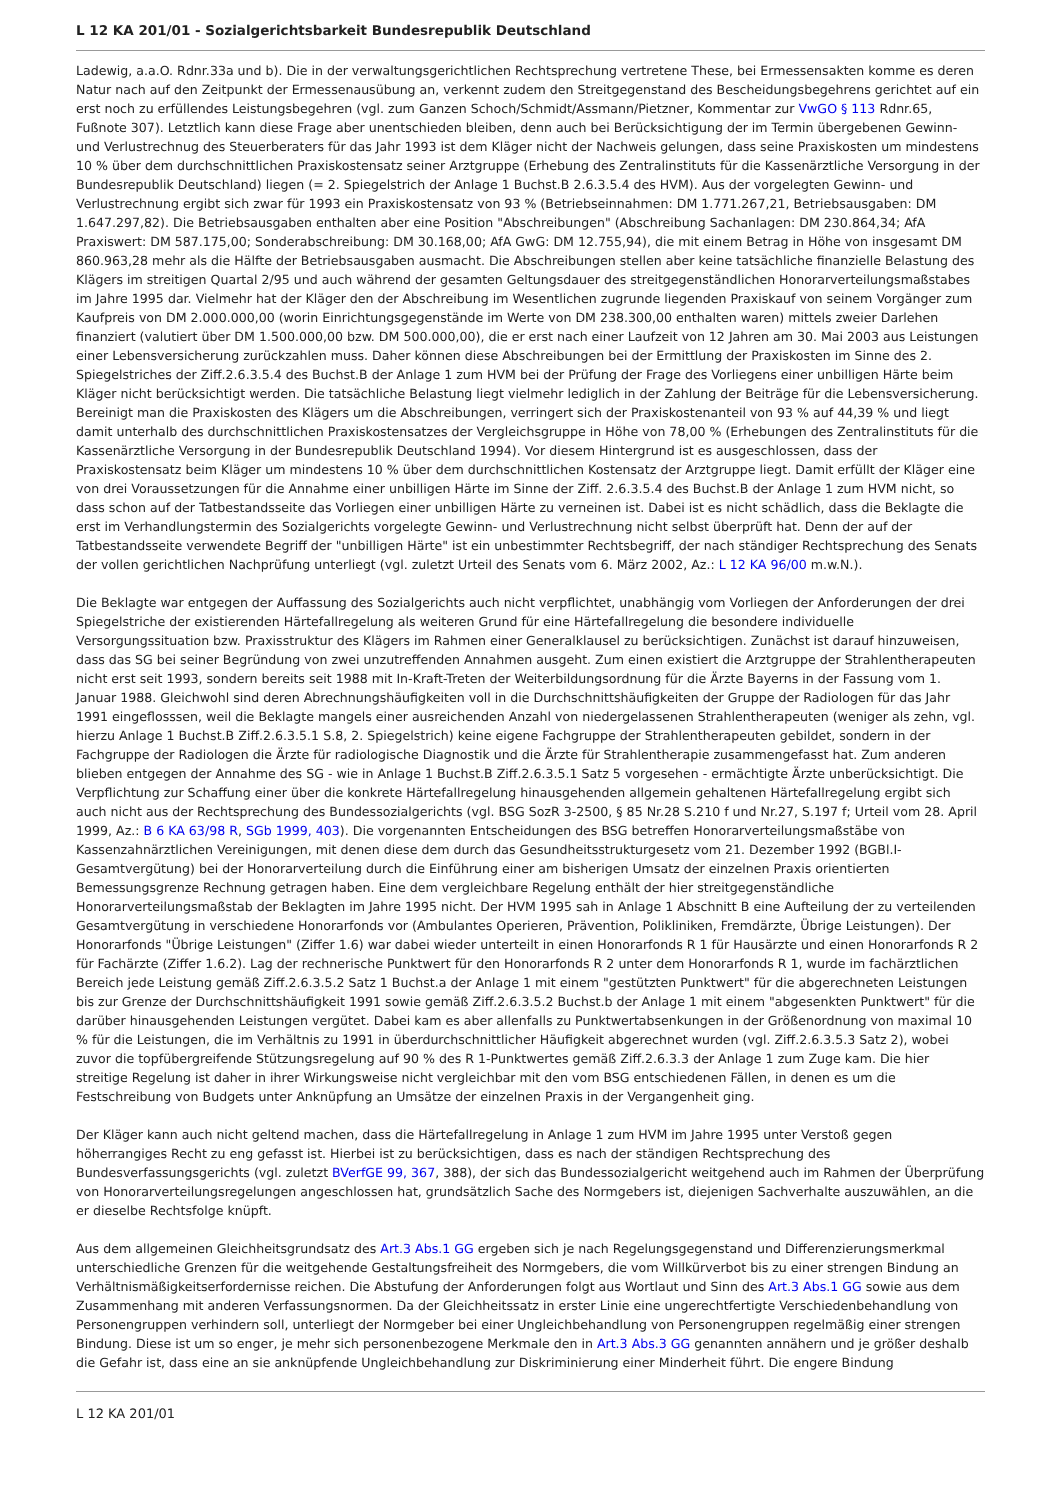L 12 KA 201/01 - Sozialgerichtsbarkeit Bundesrepublik Deutschland
Ladewig, a.a.O. Rdnr.33a und b). Die in der verwaltungsgerichtlichen Rechtsprechung vertretene These, bei Ermessensakten komme es deren Natur nach auf den Zeitpunkt der Ermessenausübung an, verkennt zudem den Streitgegenstand des Bescheidungsbegehrens gerichtet auf ein erst noch zu erfüllendes Leistungsbegehren (vgl. zum Ganzen Schoch/Schmidt/Assmann/Pietzner, Kommentar zur VwGO § 113 Rdnr.65, Fußnote 307). Letztlich kann diese Frage aber unentschieden bleiben, denn auch bei Berücksichtigung der im Termin übergebenen Gewinn- und Verlustrechnug des Steuerberaters für das Jahr 1993 ist dem Kläger nicht der Nachweis gelungen, dass seine Praxiskosten um mindestens 10 % über dem durchschnittlichen Praxiskostensatz seiner Arztgruppe (Erhebung des Zentralinstituts für die Kassenärztliche Versorgung in der Bundesrepublik Deutschland) liegen (= 2. Spiegelstrich der Anlage 1 Buchst.B 2.6.3.5.4 des HVM). Aus der vorgelegten Gewinn- und Verlustrechnung ergibt sich zwar für 1993 ein Praxiskostensatz von 93 % (Betriebseinnahmen: DM 1.771.267,21, Betriebsausgaben: DM 1.647.297,82). Die Betriebsausgaben enthalten aber eine Position "Abschreibungen" (Abschreibung Sachanlagen: DM 230.864,34; AfA Praxiswert: DM 587.175,00; Sonderabschreibung: DM 30.168,00; AfA GwG: DM 12.755,94), die mit einem Betrag in Höhe von insgesamt DM 860.963,28 mehr als die Hälfte der Betriebsausgaben ausmacht. Die Abschreibungen stellen aber keine tatsächliche finanzielle Belastung des Klägers im streitigen Quartal 2/95 und auch während der gesamten Geltungsdauer des streitgegenständlichen Honorarverteilungsmaßstabes im Jahre 1995 dar. Vielmehr hat der Kläger den der Abschreibung im Wesentlichen zugrunde liegenden Praxiskauf von seinem Vorgänger zum Kaufpreis von DM 2.000.000,00 (worin Einrichtungsgegenstände im Werte von DM 238.300,00 enthalten waren) mittels zweier Darlehen finanziert (valutiert über DM 1.500.000,00 bzw. DM 500.000,00), die er erst nach einer Laufzeit von 12 Jahren am 30. Mai 2003 aus Leistungen einer Lebensversicherung zurückzahlen muss. Daher können diese Abschreibungen bei der Ermittlung der Praxiskosten im Sinne des 2. Spiegelstriches der Ziff.2.6.3.5.4 des Buchst.B der Anlage 1 zum HVM bei der Prüfung der Frage des Vorliegens einer unbilligen Härte beim Kläger nicht berücksichtigt werden. Die tatsächliche Belastung liegt vielmehr lediglich in der Zahlung der Beiträge für die Lebensversicherung. Bereinigt man die Praxiskosten des Klägers um die Abschreibungen, verringert sich der Praxiskostenanteil von 93 % auf 44,39 % und liegt damit unterhalb des durchschnittlichen Praxiskostensatzes der Vergleichsgruppe in Höhe von 78,00 % (Erhebungen des Zentralinstituts für die Kassenärztliche Versorgung in der Bundesrepublik Deutschland 1994). Vor diesem Hintergrund ist es ausgeschlossen, dass der Praxiskostensatz beim Kläger um mindestens 10 % über dem durchschnittlichen Kostensatz der Arztgruppe liegt. Damit erfüllt der Kläger eine von drei Voraussetzungen für die Annahme einer unbilligen Härte im Sinne der Ziff. 2.6.3.5.4 des Buchst.B der Anlage 1 zum HVM nicht, so dass schon auf der Tatbestandsseite das Vorliegen einer unbilligen Härte zu verneinen ist. Dabei ist es nicht schädlich, dass die Beklagte die erst im Verhandlungstermin des Sozialgerichts vorgelegte Gewinn- und Verlustrechnung nicht selbst überprüft hat. Denn der auf der Tatbestandsseite verwendete Begriff der "unbilligen Härte" ist ein unbestimmter Rechtsbegriff, der nach ständiger Rechtsprechung des Senats der vollen gerichtlichen Nachprüfung unterliegt (vgl. zuletzt Urteil des Senats vom 6. März 2002, Az.: L 12 KA 96/00 m.w.N.).
Die Beklagte war entgegen der Auffassung des Sozialgerichts auch nicht verpflichtet, unabhängig vom Vorliegen der Anforderungen der drei Spiegelstriche der existierenden Härtefallregelung als weiteren Grund für eine Härtefallregelung die besondere individuelle Versorgungssituation bzw. Praxisstruktur des Klägers im Rahmen einer Generalklausel zu berücksichtigen. Zunächst ist darauf hinzuweisen, dass das SG bei seiner Begründung von zwei unzutreffenden Annahmen ausgeht. Zum einen existiert die Arztgruppe der Strahlentherapeuten nicht erst seit 1993, sondern bereits seit 1988 mit In-Kraft-Treten der Weiterbildungsordnung für die Ärzte Bayerns in der Fassung vom 1. Januar 1988. Gleichwohl sind deren Abrechnungshäufigkeiten voll in die Durchschnittshäufigkeiten der Gruppe der Radiologen für das Jahr 1991 eingeflosssen, weil die Beklagte mangels einer ausreichenden Anzahl von niedergelassenen Strahlentherapeuten (weniger als zehn, vgl. hierzu Anlage 1 Buchst.B Ziff.2.6.3.5.1 S.8, 2. Spiegelstrich) keine eigene Fachgruppe der Strahlentherapeuten gebildet, sondern in der Fachgruppe der Radiologen die Ärzte für radiologische Diagnostik und die Ärzte für Strahlentherapie zusammengefasst hat. Zum anderen blieben entgegen der Annahme des SG - wie in Anlage 1 Buchst.B Ziff.2.6.3.5.1 Satz 5 vorgesehen - ermächtigte Ärzte unberücksichtigt. Die Verpflichtung zur Schaffung einer über die konkrete Härtefallregelung hinausgehenden allgemein gehaltenen Härtefallregelung ergibt sich auch nicht aus der Rechtsprechung des Bundessozialgerichts (vgl. BSG SozR 3-2500, § 85 Nr.28 S.210 f und Nr.27, S.197 f; Urteil vom 28. April 1999, Az.: B 6 KA 63/98 R, SGb 1999, 403). Die vorgenannten Entscheidungen des BSG betreffen Honorarverteilungsmaßstäbe von Kassenzahnärztlichen Vereinigungen, mit denen diese dem durch das Gesundheitsstrukturgesetz vom 21. Dezember 1992 (BGBl.I- Gesamtvergütung) bei der Honorarverteilung durch die Einführung einer am bisherigen Umsatz der einzelnen Praxis orientierten Bemessungsgrenze Rechnung getragen haben. Eine dem vergleichbare Regelung enthält der hier streitgegenständliche Honorarverteilungsmaßstab der Beklagten im Jahre 1995 nicht. Der HVM 1995 sah in Anlage 1 Abschnitt B eine Aufteilung der zu verteilenden Gesamtvergütung in verschiedene Honorarfonds vor (Ambulantes Operieren, Prävention, Polikliniken, Fremdärzte, Übrige Leistungen). Der Honorarfonds "Übrige Leistungen" (Ziffer 1.6) war dabei wieder unterteilt in einen Honorarfonds R 1 für Hausärzte und einen Honorarfonds R 2 für Fachärzte (Ziffer 1.6.2). Lag der rechnerische Punktwert für den Honorarfonds R 2 unter dem Honorarfonds R 1, wurde im fachärztlichen Bereich jede Leistung gemäß Ziff.2.6.3.5.2 Satz 1 Buchst.a der Anlage 1 mit einem "gestützten Punktwert" für die abgerechneten Leistungen bis zur Grenze der Durchschnittshäufigkeit 1991 sowie gemäß Ziff.2.6.3.5.2 Buchst.b der Anlage 1 mit einem "abgesenkten Punktwert" für die darüber hinausgehenden Leistungen vergütet. Dabei kam es aber allenfalls zu Punktwertabsenkungen in der Größenordnung von maximal 10 % für die Leistungen, die im Verhältnis zu 1991 in überdurchschnittlicher Häufigkeit abgerechnet wurden (vgl. Ziff.2.6.3.5.3 Satz 2), wobei zuvor die topfübergreifende Stützungsregelung auf 90 % des R 1-Punktwertes gemäß Ziff.2.6.3.3 der Anlage 1 zum Zuge kam. Die hier streitige Regelung ist daher in ihrer Wirkungsweise nicht vergleichbar mit den vom BSG entschiedenen Fällen, in denen es um die Festschreibung von Budgets unter Anknüpfung an Umsätze der einzelnen Praxis in der Vergangenheit ging.
Der Kläger kann auch nicht geltend machen, dass die Härtefallregelung in Anlage 1 zum HVM im Jahre 1995 unter Verstoß gegen höherrangiges Recht zu eng gefasst ist. Hierbei ist zu berücksichtigen, dass es nach der ständigen Rechtsprechung des Bundesverfassungsgerichts (vgl. zuletzt BVerfGE 99, 367, 388), der sich das Bundessozialgericht weitgehend auch im Rahmen der Überprüfung von Honorarverteilungsregelungen angeschlossen hat, grundsätzlich Sache des Normgebers ist, diejenigen Sachverhalte auszuwählen, an die er dieselbe Rechtsfolge knüpft.
Aus dem allgemeinen Gleichheitsgrundsatz des Art.3 Abs.1 GG ergeben sich je nach Regelungsgegenstand und Differenzierungsmerkmal unterschiedliche Grenzen für die weitgehende Gestaltungsfreiheit des Normgebers, die vom Willkürverbot bis zu einer strengen Bindung an Verhältnismäßigkeitserfordernisse reichen. Die Abstufung der Anforderungen folgt aus Wortlaut und Sinn des Art.3 Abs.1 GG sowie aus dem Zusammenhang mit anderen Verfassungsnormen. Da der Gleichheitssatz in erster Linie eine ungerechtfertigte Verschiedenbehandlung von Personengruppen verhindern soll, unterliegt der Normgeber bei einer Ungleichbehandlung von Personengruppen regelmäßig einer strengen Bindung. Diese ist um so enger, je mehr sich personenbezogene Merkmale den in Art.3 Abs.3 GG genannten annähern und je größer deshalb die Gefahr ist, dass eine an sie anknüpfende Ungleichbehandlung zur Diskriminierung einer Minderheit führt. Die engere Bindung
L 12 KA 201/01